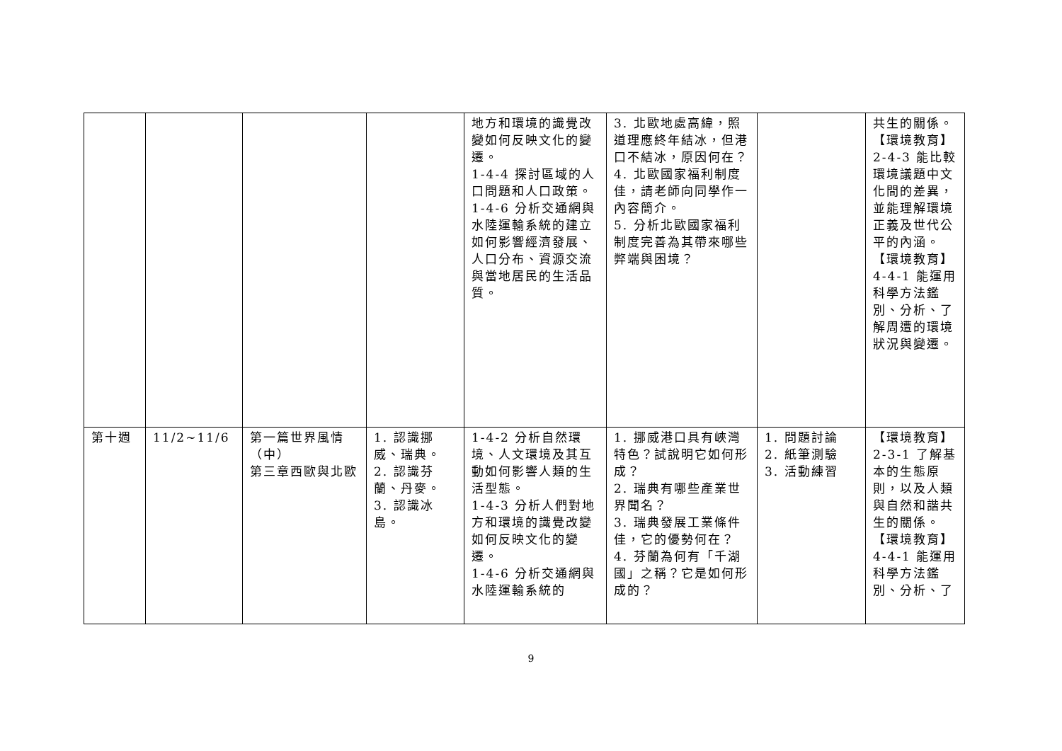| | | | | 地方和環境的識覺改變如何反映文化的變遷。 1-4-4 探討區域的人口問題和人口政策。 1-4-6 分析交通網與水陸運輸系統的建立如何影響經濟發展、人口分布、資源交流與當地居民的生活品質。 | 3. 北歐地處高緯，照道理應終年結冰，但港口不結冰，原因何在？ 4. 北歐國家福利制度佳，請老師向同學作一內容簡介。 5. 分析北歐國家福利制度完善為其帶來哪些弊端與困境？ | | 共生的關係。 【環境教育】 2-4-3 能比較環境議題中文化間的差異，並能理解環境正義及世代公平的內涵。 【環境教育】 4-4-1 能運用科學方法鑑別、分析、了解周遭的環境狀況與變遷。 |
| 第十週 | 11/2~11/6 | 第一篇世界風情（中） 第三章西歐與北歐 | 1. 認識挪威、瑞典。 2. 認識芬蘭、丹麥。 3. 認識冰島。 | 1-4-2 分析自然環境、人文環境及其互動如何影響人類的生活型態。 1-4-3 分析人們對地方和環境的識覺改變如何反映文化的變遷。 1-4-6 分析交通網與水陸運輸系統的 | 1. 挪威港口具有峽灣特色？試說明它如何形成？ 2. 瑞典有哪些產業世界聞名？ 3. 瑞典發展工業條件佳，它的優勢何在？ 4. 芬蘭為何有「千湖國」之稱？它是如何形成的？ | 1. 問題討論 2. 紙筆測驗 3. 活動練習 | 【環境教育】 2-3-1 了解基本的生態原則，以及人類與自然和諧共生的關係。 【環境教育】 4-4-1 能運用科學方法鑑別、分析、了 |
9